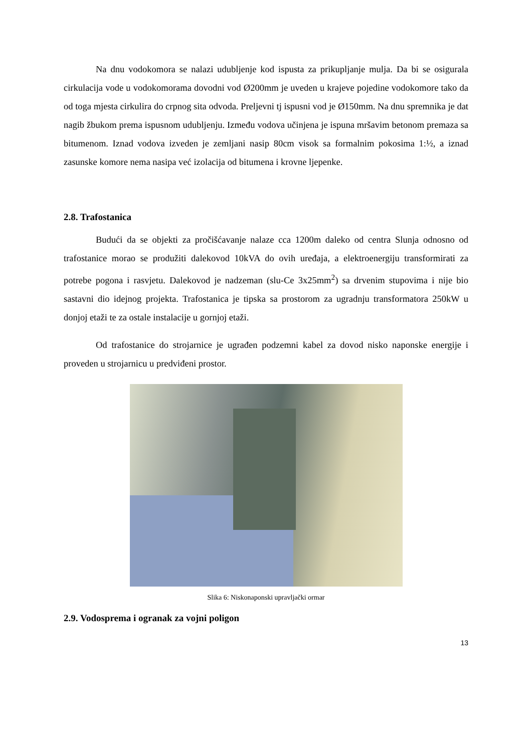Na dnu vodokomora se nalazi udubljenje kod ispusta za prikupljanje mulja. Da bi se osigurala cirkulacija vode u vodokomorama dovodni vod Ø200mm je uveden u krajeve pojedine vodokomore tako da od toga mjesta cirkulira do crpnog sita odvoda. Preljevni tj ispusni vod je Ø150mm. Na dnu spremnika je dat nagib žbukom prema ispusnom udubljenju. Između vodova učinjena je ispuna mršavim betonom premaza sa bitumenom. Iznad vodova izveden je zemljani nasip 80cm visok sa formalnim pokosima 1:½, a iznad zasunske komore nema nasipa već izolacija od bitumena i krovne ljepenke.
2.8. Trafostanica
Budući da se objekti za pročišćavanje nalaze cca 1200m daleko od centra Slunja odnosno od trafostanice morao se produžiti dalekovod 10kVA do ovih uređaja, a elektroenergiju transformirati za potrebe pogona i rasvjetu. Dalekovod je nadzeman (slu-Ce 3x25mm<sup>2</sup>) sa drvenim stupovima i nije bio sastavni dio idejnog projekta. Trafostanica je tipska sa prostorom za ugradnju transformatora 250kW u donjoj etaži te za ostale instalacije u gornjoj etaži.
Od trafostanice do strojarnice je ugrađen podzemni kabel za dovod nisko naponske energije i proveden u strojarnicu u predviđeni prostor.
Slika 6: Niskonaponski upravljački ormar
2.9. Vodosprema i ogranak za vojni poligon
13